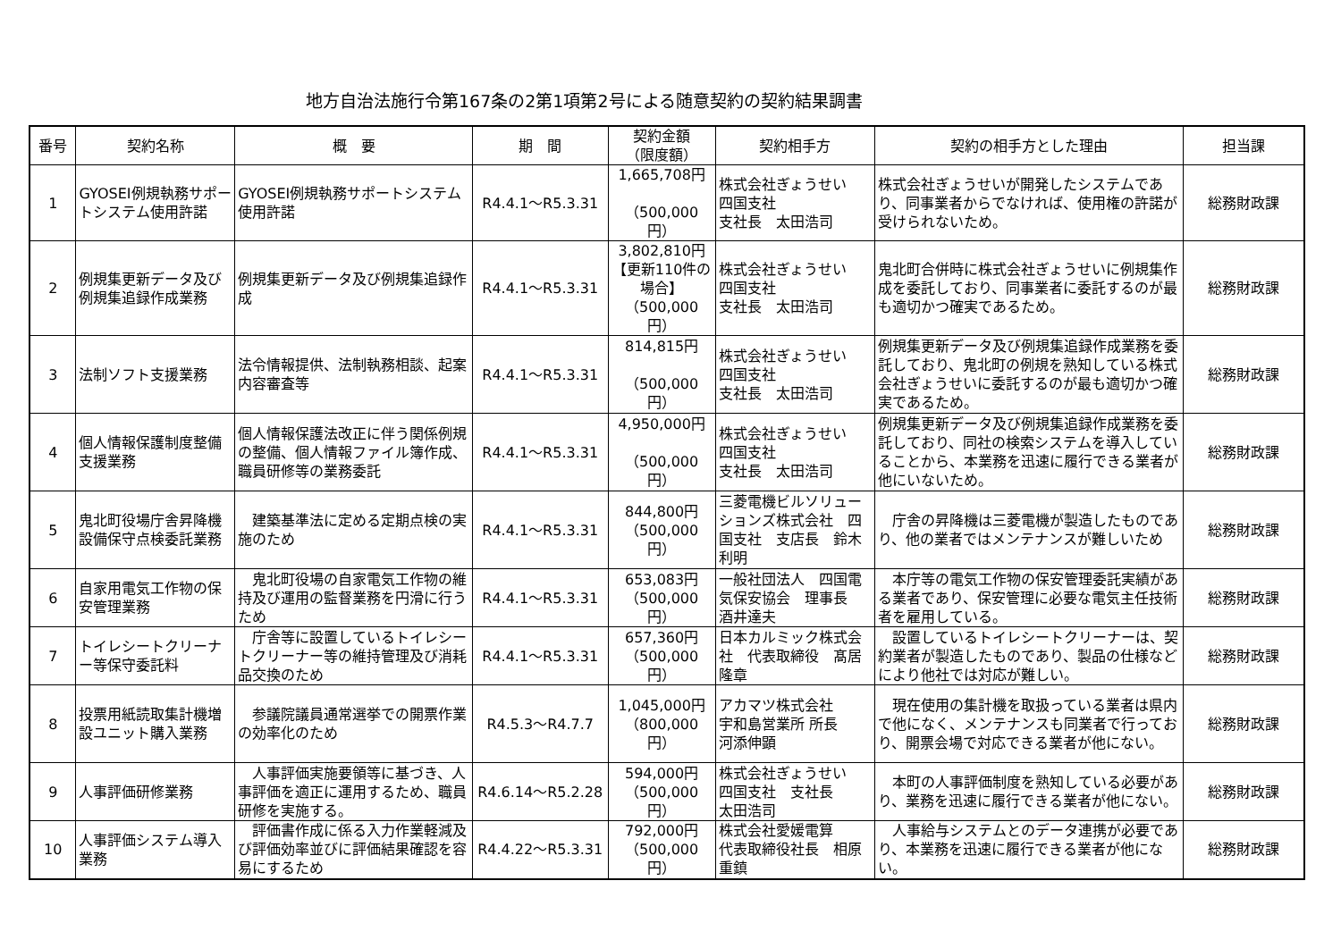地方自治法施行令第167条の2第1項第2号による随意契約の契約結果調書
| 番号 | 契約名称 | 概 要 | 期 間 | 契約金額 （限度額） | 契約相手方 | 契約の相手方とした理由 | 担当課 |
| --- | --- | --- | --- | --- | --- | --- | --- |
| 1 | GYOSEI例規執務サポートシステム使用許諾 | GYOSEI例規執務サポートシステム使用許諾 | R4.4.1～R5.3.31 | 1,665,708円 （500,000円） | 株式会社ぎょうせい 四国支社 支社長 太田浩司 | 株式会社ぎょうせいが開発したシステムであり、同事業者からでなければ、使用権の許諾が受けられないため。 | 総務財政課 |
| 2 | 例規集更新データ及び例規集追録作成業務 | 例規集更新データ及び例規集追録作成 | R4.4.1～R5.3.31 | 3,802,810円 【更新110件の場合】 （500,000円） | 株式会社ぎょうせい 四国支社 支社長 太田浩司 | 鬼北町合併時に株式会社ぎょうせいに例規集作成を委託しており、同事業者に委託するのが最も適切かつ確実であるため。 | 総務財政課 |
| 3 | 法制ソフト支援業務 | 法令情報提供、法制執務相談、起案内容審査等 | R4.4.1～R5.3.31 | 814,815円 （500,000円） | 株式会社ぎょうせい 四国支社 支社長 太田浩司 | 例規集更新データ及び例規集追録作成業務を委託しており、鬼北町の例規を熟知している株式会社ぎょうせいに委託するのが最も適切かつ確実であるため。 | 総務財政課 |
| 4 | 個人情報保護制度整備支援業務 | 個人情報保護法改正に伴う関係例規の整備、個人情報ファイル簿作成、職員研修等の業務委託 | R4.4.1～R5.3.31 | 4,950,000円 （500,000円） | 株式会社ぎょうせい 四国支社 支社長 太田浩司 | 例規集更新データ及び例規集追録作成業務を委託しており、同社の検索システムを導入していることから、本業務を迅速に履行できる業者が他にいないため。 | 総務財政課 |
| 5 | 鬼北町役場庁舎昇降機設備保守点検委託業務 | 建築基準法に定める定期点検の実施のため | R4.4.1～R5.3.31 | 844,800円 （500,000円） | 三菱電機ビルソリューションズ株式会社 四国支社 支店長 鈴木利明 | 庁舎の昇降機は三菱電機が製造したものであり、他の業者ではメンテナンスが難しいため | 総務財政課 |
| 6 | 自家用電気工作物の保安管理業務 | 鬼北町役場の自家電気工作物の維持及び運用の監督業務を円滑に行うため | R4.4.1～R5.3.31 | 653,083円 （500,000円） | 一般社団法人 四国電気保安協会 理事長 酒井達夫 | 本庁等の電気工作物の保安管理委託実績がある業者であり、保安管理に必要な電気主任技術者を雇用している。 | 総務財政課 |
| 7 | トイレシートクリーナー等保守委託料 | 庁舎等に設置しているトイレシートクリーナー等の維持管理及び消耗品交換のため | R4.4.1～R5.3.31 | 657,360円 （500,000円） | 日本カルミック株式会社 代表取締役 髙居隆章 | 設置しているトイレシートクリーナーは、契約業者が製造したものであり、製品の仕様などにより他社では対応が難しい。 | 総務財政課 |
| 8 | 投票用紙読取集計機増設ユニット購入業務 | 参議院議員通常選挙での開票作業の効率化のため | R4.5.3～R4.7.7 | 1,045,000円 （800,000円） | アカマツ株式会社 宇和島営業所 所長 河添伸顕 | 現在使用の集計機を取扱っている業者は県内で他になく、メンテナンスも同業者で行っており、開票会場で対応できる業者が他にない。 | 総務財政課 |
| 9 | 人事評価研修業務 | 人事評価実施要領等に基づき、人事評価を適正に運用するため、職員研修を実施する。 | R4.6.14～R5.2.28 | 594,000円 （500,000円） | 株式会社ぎょうせい 四国支社 支社長 太田浩司 | 本町の人事評価制度を熟知している必要があり、業務を迅速に履行できる業者が他にない。 | 総務財政課 |
| 10 | 人事評価システム導入業務 | 評価書作成に係る入力作業軽減及び評価効率並びに評価結果確認を容易にするため | R4.4.22～R5.3.31 | 792,000円 （500,000円） | 株式会社愛媛電算 代表取締役社長 相原重鎮 | 人事給与システムとのデータ連携が必要であり、本業務を迅速に履行できる業者が他にない。 | 総務財政課 |